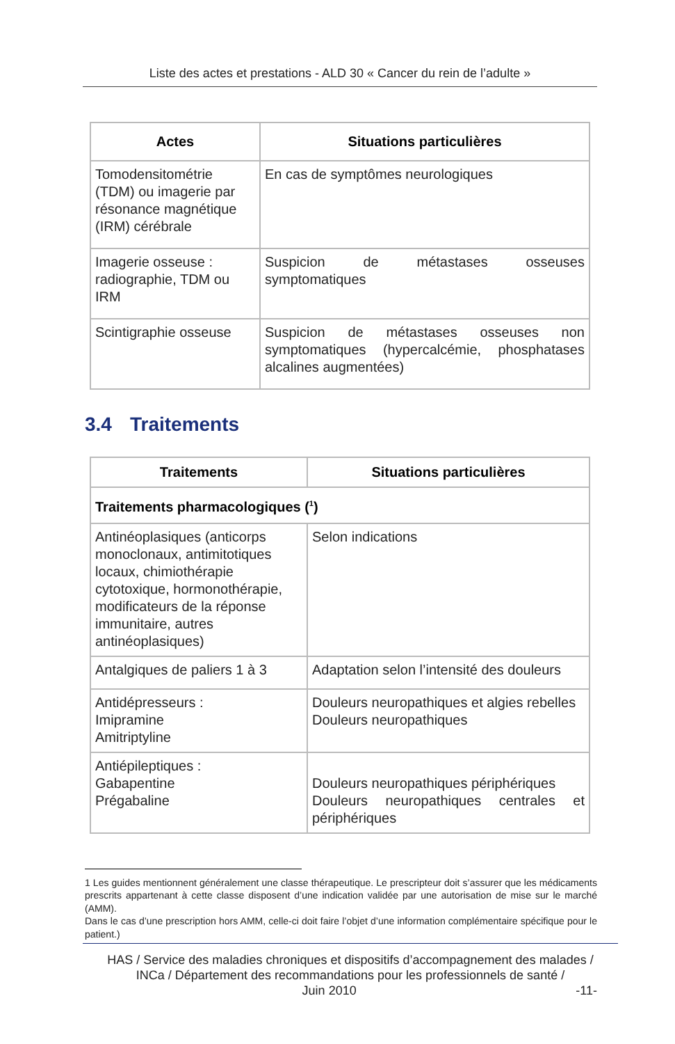Liste des actes et prestations - ALD 30 « Cancer du rein de l’adulte »
| Actes | Situations particulières |
| --- | --- |
| Tomodensitométrie (TDM) ou imagerie par résonance magnétique (IRM) cérébrale | En cas de symptômes neurologiques |
| Imagerie osseuse : radiographie, TDM ou IRM | Suspicion de métastases osseuses symptomatiques |
| Scintigraphie osseuse | Suspicion de métastases osseuses non symptomatiques (hypercalcémie, phosphatases alcalines augmentées) |
3.4 Traitements
| Traitements | Situations particulières |
| --- | --- |
| Traitements pharmacologiques (<sup>1</sup>) | |
| Antinéoplasiques (anticorps monoclonaux, antimitotiques locaux, chimiothérapie cytotoxique, hormonothérapie, modificateurs de la réponse immunitaire, autres antinéoplasiques) | Selon indications |
| Antalgiques de paliers 1 à 3 | Adaptation selon l’intensité des douleurs |
| Antidépresseurs : Imipramine Amitriptyline | Douleurs neuropathiques et algies rebelles Douleurs neuropathiques |
| Antiépileptiques : Gabapentine Prégabaline | Douleurs neuropathiques périphériques Douleurs neuropathiques centrales et périphériques |
1 Les guides mentionnent généralement une classe thérapeutique. Le prescripteur doit s’assurer que les médicaments prescrits appartenant à cette classe disposent d’une indication validée par une autorisation de mise sur le marché (AMM).
Dans le cas d’une prescription hors AMM, celle-ci doit faire l’objet d’une information complémentaire spécifique pour le patient.)
HAS / Service des maladies chroniques et dispositifs d’accompagnement des malades /
INCa / Département des recommandations pour les professionnels de santé /
Juin 2010 -11-